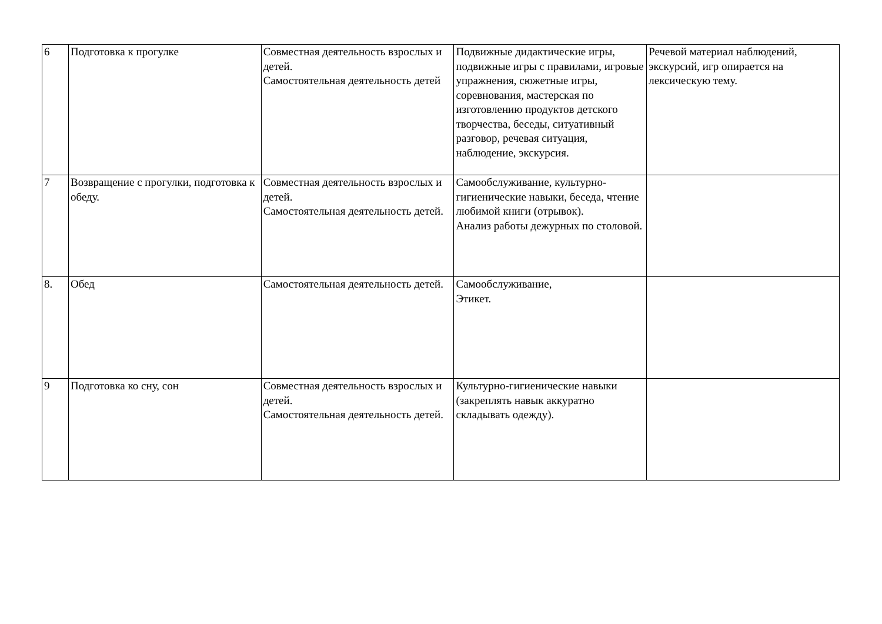| 6 | Подготовка к прогулке | Совместная деятельность взрослых и детей. Самостоятельная деятельность детей | Подвижные дидактические игры, подвижные игры с правилами, игровые упражнения, сюжетные игры, соревнования, мастерская по изготовлению продуктов детского творчества, беседы, ситуативный разговор, речевая ситуация, наблюдение, экскурсия. | Речевой материал наблюдений, экскурсий, игр опирается на лексическую тему. |
| 7 | Возвращение с прогулки, подготовка к обеду. | Совместная деятельность взрослых и детей. Самостоятельная деятельность детей. | Самообслуживание, культурно-гигиенические навыки, беседа, чтение любимой книги (отрывок). Анализ работы дежурных по столовой. | |
| 8. | Обед | Самостоятельная деятельность детей. | Самообслуживание, Этикет. | |
| 9 | Подготовка ко сну, сон | Совместная деятельность взрослых и детей. Самостоятельная деятельность детей. | Культурно-гигиенические навыки (закреплять навык аккуратно складывать одежду). | |